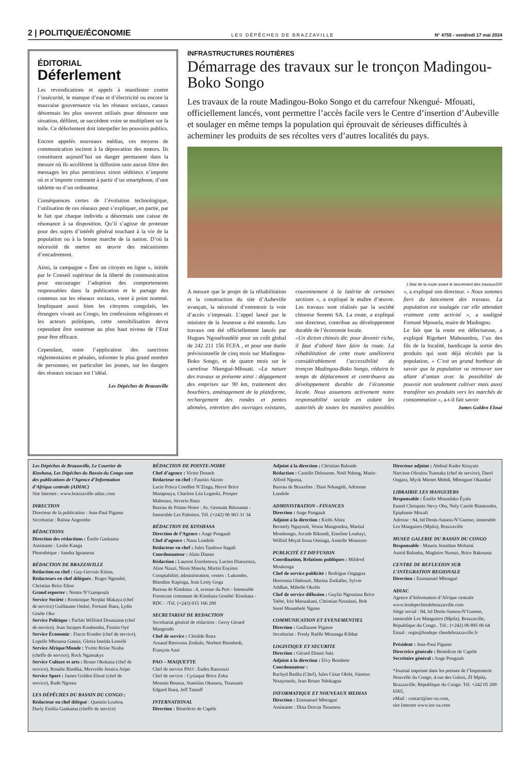2 | POLITIQUE/ÉCONOMIE LES DÉPÊCHES DE BRAZZAVILLE N° 4755 - vendredi 17 mai 2024
ÉDITORIAL
Déferlement
Les revendications et appels à manifester contre l’insécurité, le manque d’eau et d’électricité ou encore la mauvaise gouvernance via les réseaux sociaux, canaux désormais les plus souvent utilisés pour dénoncer une situation, défilent, se succèdent voire se multiplient sur la toile. Ce déferlement doit interpeller les pouvoirs publics.
Encore appelés nouveaux médias, ces moyens de communication incitent à la dépravation des mœurs. Ils constituent aujourd’hui un danger permanent dans la mesure où ils accélèrent la diffusion sans aucun filtre des messages les plus pernicieux sinon séditieux n’importe où et n’importe comment à partir d’un smartphone, d’une tablette ou d’un ordinateur.
Conséquences certes de l’évolution technologique, l’utilisation de ces réseaux peut s’expliquer, en partie, par le fait que chaque individu a désormais une caisse de résonance à sa disposition. Qu’il s’agisse de protester pour des sujets d’intérêt général touchant à la vie de la population ou à la bonne marche de la nation. D’où la nécessité de mettre en œuvre des mécanismes d’encadrement.
Ainsi, la campagne « Être un citoyen en ligne », initiée par le Conseil supérieur de la liberté de communication pour encourager l’adoption des comportements responsables dans la publication et le partage des contenus sur les réseaux sociaux, vient à point nommé. Impliquant aussi bien les citoyens congolais, les étrangers vivant au Congo, les confessions religieuses et les acteurs politiques, cette sensibilisation devra cependant être soutenue au plus haut niveau de l’Etat pour être efficace.
Cependant, outre l’application des sanctions réglementaires et pénales, informer le plus grand nombre de personnes, en particulier les jeunes, sur les dangers des réseaux sociaux est l’idéal.
Les Dépêches de Brazzaville
INFRASTRUCTURES ROUTIÈRES
Démarrage des travaux sur le tronçon Madingou-Boko Songo
Les travaux de la route Madingou-Boko Songo et du carrefour Nkengué- Mfouati, officiellement lancés, vont permettre l’accès facile vers le Centre d’insertion d’Aubeville et soulager en même temps la population qui éprouvait de sérieuses difficultés à acheminer les produits de ses récoltes vers d’autres localités du pays.
L’état de la route avant le lancement des travaux/DR
A mesure que le projet de la réhabilitation et la construction du site d’Aubeville avançait, la nécessité d’entretenir la voie d’accès s’imposait. L’appel lancé par le ministre de la Jeunesse a été entendu. Les travaux ont été officiellement lancés par Hugues Ngouélondélé pour un coût global de 242 211 156 FCFA , et pour une durée prévisionnelle de cinq mois sur Madingou- Boko Songo, et de quatre mois sur le carrefour Nkengué-Mfouati. «La nature des travaux se présente ainsi : dégagement des emprises sur 90 km, traitement des bourbiers, aménagement de la plateforme, rechargement des rondes et pentes abimées, entretien des ouvrages existants, couronnement à la latérite de certaines sections », a expliqué le maître d’œuvre. Les travaux sont réalisés par la société chinoise Soremi SA. La route, a expliqué son directeur, contribue au développement durable de l’économie locale.
«Un dicton chinois dit: pour devenir riche, il faut d’abord bien faire la route. La réhabilitation de cette route améliorera considérablement l’accessibilité du tronçon Madingou-Boko Songo, réduira le temps de déplacement et contribuera au développement durable de l’économie locale. Nous assumons activement notre responsabilité sociale en aidant les autorités de toutes les manières possibles », a expliqué son directeur. « Nous sommes fiers du lancement des travaux. La population est soulagée car elle attendait vraiment cette activité », a souligné Fortuné Mpouela, maire de Madingou.
Le fait que la route est défectueuse, a expliqué Rigobert Maboundou, l’un des fils de la localité, handicape la sortie des produits qui sont déjà récoltés par la population. « C’est un grand bonheur de savoir que la population va retrouver son allant d’antan avec la possibilité de pouvoir non seulement cultiver mais aussi transférer ses produits vers les marchés de consommation », a-t-il fait savoir
James Golden Eloué
Les Dépêches de Brazzaville, Le Courrier de Kinshasa, Les Dépêches du Bassin du Congo sont des publications de l’Agence d’Information d’Afrique centrale (ADIAC)
Site Internet : www.brazzaville-adiac.com
DIRECTION
Directeur de la publication : Jean-Paul Pigasse
Secrétariat : Raïssa Angombo
RÉDACTIONS
Direction des rédactions : Émile Gankama
Assistante : Leslie Kanga
Photothèque : Sandra Ignamout
RÉDACTION DE BRAZZAVILLE
Rédaction en chef : Guy-Gervais Kitina,
Rédacteurs en chef délégués : Roger Ngombé, Christian Brice Elion
Grand reporter : Nestor N’Gampoula
Service Société : Rominique Nerplat Makaya (chef de service) Guillaume Ondzé, Fortuné Ibara, Lydie Gisèle Oko
Service Politique : Parfait Wilfried Douniama (chef de service), Jean Jacques Koubemba, Firmin Oyé
Service Économie : Fiacre Kombo (chef de service), Lopelle Mboussa Gassia, Gloria Imelda Lossélé
Service Afrique/Monde : Yvette Reine Nzaba (cheffe de service), Rock Ngassakys
Service Culture et arts : Bruno Okokana (chef de service), Rosalie Bindika, Merveille Jessica Atipo
Service Sport : James Golden Eloué (chef de service), Rude Ngoma
LES DÉPÊCHES DU BASSIN DU CONGO :
Rédacteur en chef délégué : Quentin Loubou
Durly Emilia Gankama (cheffe de service)
RÉDACTION DE POINTE-NOIRE
Chef d’agence : Victor Dosseh
Rédacteur en chef : Faustin Akono
Lucie Prisca Condhet N’Zinga, Hervé Brice Mampouya, Charlem Léa Legnoki, Prosper Mabonzo, Séverin Ibara
Bureau de Pointe-Noire : Av. Germain Bikoumat - Immeuble Les Palmiers. Tél. (+242) 06 963 31 34
RÉDACTION DE KINSHASA
Direction de l’Agence : Ange Pongault
Chef d’agence : Nana Londole
Rédacteur en chef : Jules Tambwe Itagali
Coordonnateur : Alain Diasso
Rédaction : Laurent Essolomwa, Lucien Dianzenza, Aline Nzuzi, Nioni Masela, Martin Enyimo
Comptabilité, administration, ventes : Lukombo, Blandine Kapinga, Jean Lesly Goga
Bureau de Kinshasa : 4, avenue du Port - Immeuble Forescom commune de Kinshasa Gombé/ Kinshasa - RDC - /Tél. (+243) 015 166 200
SECRETARIAT DE REDACTION
Secrétariat général de rédaction : Gerry Gérard Mangondo
Chef de service : Clotilde Ibara
Arnaud Bienvenu Zodialo, Norbert Biembedi, François Ansi
PAO – MAQUETTE
Chef de service PAO : Eudes Banzouzi
Chef de service : Cyriaque Brice Zoba
Mesmin Boussa, Stanislas Okassou, Toussaint Edgard Ibara, Jeff Tamaff
INTERNATIONAL
Direction : Bénédicte de Capèle
Adjoint à la direction : Christian Balende
Rédaction : Camille Delourme, Noël Ndong, Marie-Alfred Ngoma,
Bureau de Bruxelles : Dani Ndungidi, Adrienne Londole
ADMINISTRATION - FINANCES
Direction : Ange Pongault
Adjoint à la direction : Kiobi Abira
Bermely Ngayouli, Vesna Mangondza, Martial Mombongo, Arcade Bikondi, Emeline Loubayi, Wilfrid Meyal Itoua Ossinga, Armelle Mounzeo
PUBLICITÉ ET DIFFUSION
Coordination, Relations publiques : Mildred Moukenga
Chef de service publicité : Rodrigue Ongagna Hortensia Olabouré, Marina Zodialho, Sylvie Addhas, Mibelle Okollo
Chef de service diffusion : Guylin Ngossima Brice Tsébé, Irin Maouakani, Christian Nzoulani, Bob Sorel Moumbelé Ngono
COMMUNICATION ET EVENEMENTIEL
Direction : Guillaume Pigasse
Secrétariat : Presly Raëlle Mouanga Kibhat
LOGISTIQUE ET SECURITE
Direction : Gérard Ebami Sala
Adjoint à la direction : Elvy Bombete
Coordonnateur :
Rachyd Badila (Chef), Jules César Olebi, Siméon Ntsayouolo, Jean Bruno Ndokagna
INFORMATIQUE ET NOUVEAUX MEDIAS
Direction : Emmanuel Mbengué
Assistante : Dina Dorcas Tsoumou
Directeur adjoint : Abdoul Kader Kouyate
Narcisse Ofoulou Tsamaka (chef de service), Darel Ongara, Myck Mienet Mehdi, Mbenguet Okandzé
LIBRAIRIE LES MANGUIERS
Responsable : Émilie Moundako Éyala
Eustel Chrispain Stevy Oba, Nely Carole Biantomba, Epiphanie Mozali
Adresse : 84, bd Denis-Sassou-N’Guesso, immeuble Les Manguiers (Mpila), Brazzaville
MUSEE GALERIE DU BASSIN DU CONGO
Responsable : Maurin Jonathan Mobassi
Astrid Balimba, Magloire Nzonzi, Brice Bakouma
CENTRE DE REFLEXION SUR L’INTEGRATION REGIONALE
Direction : Emmanuel Mbengué
ADIAC
Agence d’Information d’Afrique centrale
www.lesdepechesdebrazzaville.com
Siège social : 84, bd Denis-Sassou-N’Guesso, immeuble Les Manguiers (Mpila), Brazzaville, République du Congo . Tél.: (+242) 06 895 06 64
Email : regie@lesdepe chesdebrazzaville.fr
Président : Jean-Paul Pigasse
Directrice générale : Bénédicte de Capèle
Secrétaire général : Ange Pongault
*Journal imprimé dans les presses de l’Imprimerie Nouvelle du Congo, 4 rue des Galois, ZI Mpila, Brazzaville, République du Congo. Tél. +242 05 200 6565,
eMail : contact@inc-sa.com,
site Internet www.inc-sa.com